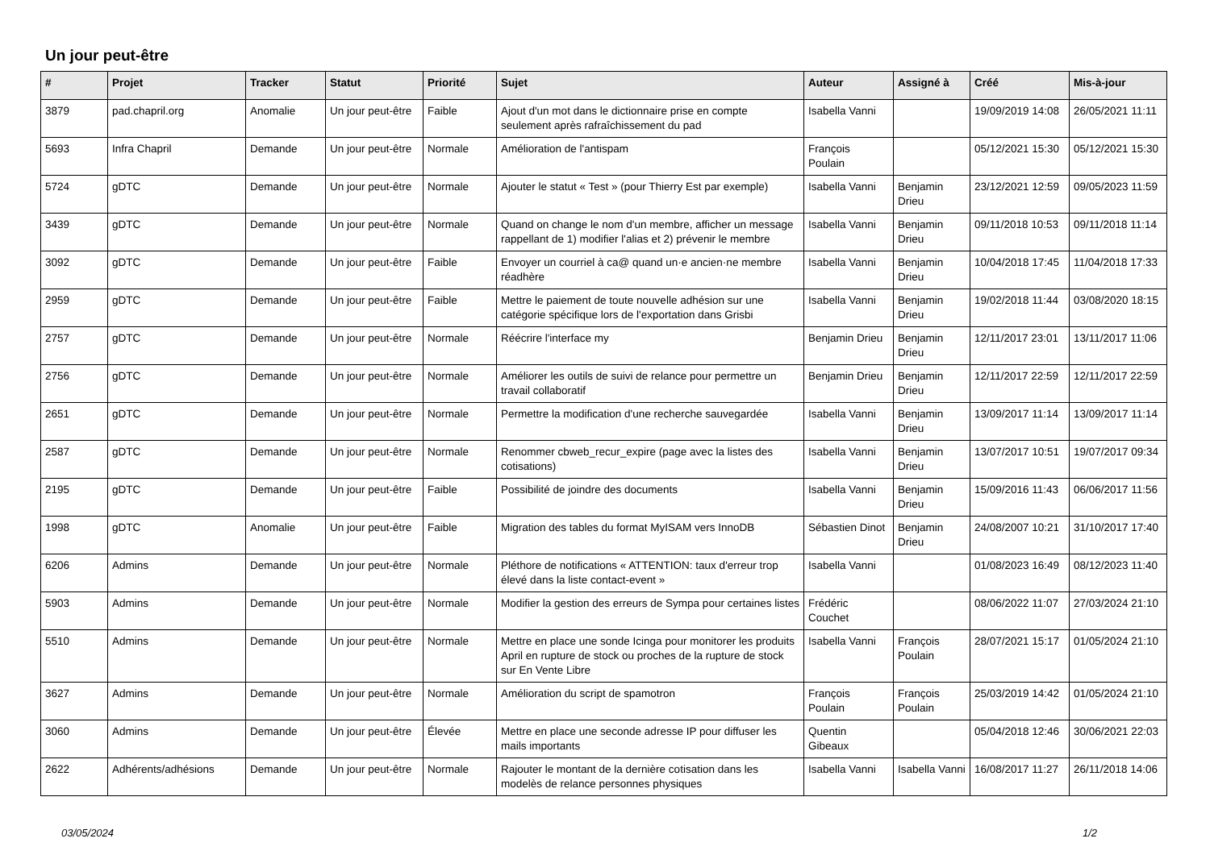Un jour peut-être
| # | Projet | Tracker | Statut | Priorité | Sujet | Auteur | Assigné à | Créé | Mis-à-jour |
| --- | --- | --- | --- | --- | --- | --- | --- | --- | --- |
| 3879 | pad.chapril.org | Anomalie | Un jour peut-être | Faible | Ajout d'un mot dans le dictionnaire prise en compte seulement après rafraîchissement du pad | Isabella Vanni | | 19/09/2019 14:08 | 26/05/2021 11:11 |
| 5693 | Infra Chapril | Demande | Un jour peut-être | Normale | Amélioration de l'antispam | François Poulain | | 05/12/2021 15:30 | 05/12/2021 15:30 |
| 5724 | gDTC | Demande | Un jour peut-être | Normale | Ajouter le statut « Test » (pour Thierry Est par exemple) | Isabella Vanni | Benjamin Drieu | 23/12/2021 12:59 | 09/05/2023 11:59 |
| 3439 | gDTC | Demande | Un jour peut-être | Normale | Quand on change le nom d'un membre, afficher un message rappellant de 1) modifier l'alias et 2) prévenir le membre | Isabella Vanni | Benjamin Drieu | 09/11/2018 10:53 | 09/11/2018 11:14 |
| 3092 | gDTC | Demande | Un jour peut-être | Faible | Envoyer un courriel à ca@ quand un·e ancien·ne membre réadhère | Isabella Vanni | Benjamin Drieu | 10/04/2018 17:45 | 11/04/2018 17:33 |
| 2959 | gDTC | Demande | Un jour peut-être | Faible | Mettre le paiement de toute nouvelle adhésion sur une catégorie spécifique lors de l'exportation dans Grisbi | Isabella Vanni | Benjamin Drieu | 19/02/2018 11:44 | 03/08/2020 18:15 |
| 2757 | gDTC | Demande | Un jour peut-être | Normale | Réécrire l'interface my | Benjamin Drieu | Benjamin Drieu | 12/11/2017 23:01 | 13/11/2017 11:06 |
| 2756 | gDTC | Demande | Un jour peut-être | Normale | Améliorer les outils de suivi de relance pour permettre un travail collaboratif | Benjamin Drieu | Benjamin Drieu | 12/11/2017 22:59 | 12/11/2017 22:59 |
| 2651 | gDTC | Demande | Un jour peut-être | Normale | Permettre la modification d'une recherche sauvegardée | Isabella Vanni | Benjamin Drieu | 13/09/2017 11:14 | 13/09/2017 11:14 |
| 2587 | gDTC | Demande | Un jour peut-être | Normale | Renommer cbweb_recur_expire (page avec la listes des cotisations) | Isabella Vanni | Benjamin Drieu | 13/07/2017 10:51 | 19/07/2017 09:34 |
| 2195 | gDTC | Demande | Un jour peut-être | Faible | Possibilité de joindre des documents | Isabella Vanni | Benjamin Drieu | 15/09/2016 11:43 | 06/06/2017 11:56 |
| 1998 | gDTC | Anomalie | Un jour peut-être | Faible | Migration des tables du format MyISAM vers InnoDB | Sébastien Dinot | Benjamin Drieu | 24/08/2007 10:21 | 31/10/2017 17:40 |
| 6206 | Admins | Demande | Un jour peut-être | Normale | Pléthore de notifications « ATTENTION: taux d'erreur trop élevé dans la liste contact-event » | Isabella Vanni | | 01/08/2023 16:49 | 08/12/2023 11:40 |
| 5903 | Admins | Demande | Un jour peut-être | Normale | Modifier la gestion des erreurs de Sympa pour certaines listes | Frédéric Couchet | | 08/06/2022 11:07 | 27/03/2024 21:10 |
| 5510 | Admins | Demande | Un jour peut-être | Normale | Mettre en place une sonde Icinga pour monitorer les produits April en rupture de stock ou proches de la rupture de stock sur En Vente Libre | Isabella Vanni | François Poulain | 28/07/2021 15:17 | 01/05/2024 21:10 |
| 3627 | Admins | Demande | Un jour peut-être | Normale | Amélioration du script de spamotron | François Poulain | François Poulain | 25/03/2019 14:42 | 01/05/2024 21:10 |
| 3060 | Admins | Demande | Un jour peut-être | Élevée | Mettre en place une seconde adresse IP pour diffuser les mails importants | Quentin Gibeaux | | 05/04/2018 12:46 | 30/06/2021 22:03 |
| 2622 | Adhérents/adhésions | Demande | Un jour peut-être | Normale | Rajouter le montant de la dernière cotisation dans les modelès de relance personnes physiques | Isabella Vanni | Isabella Vanni | 16/08/2017 11:27 | 26/11/2018 14:06 |
03/05/2024 1/2